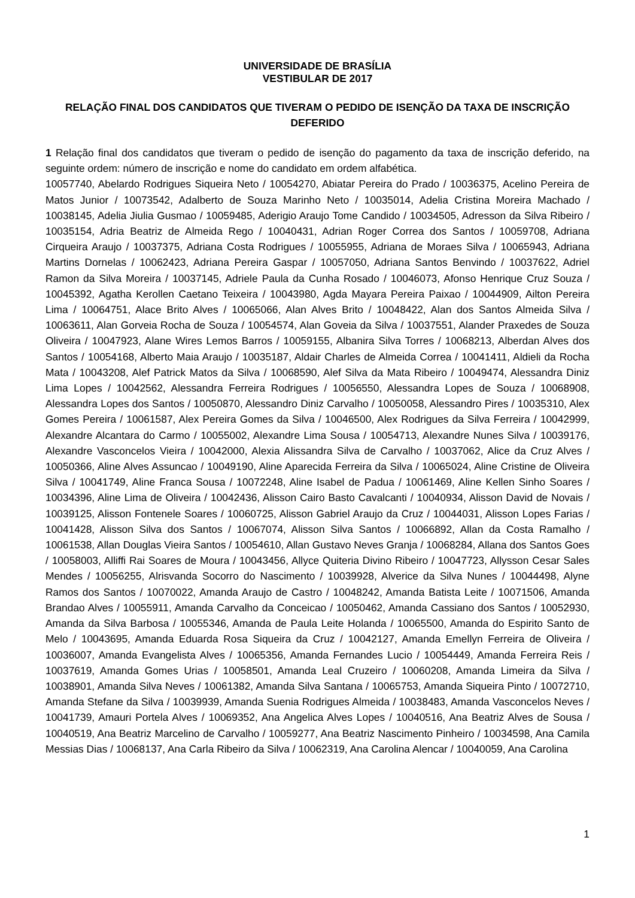UNIVERSIDADE DE BRASÍLIA
VESTIBULAR DE 2017
RELAÇÃO FINAL DOS CANDIDATOS QUE TIVERAM O PEDIDO DE ISENÇÃO DA TAXA DE INSCRIÇÃO DEFERIDO
1 Relação final dos candidatos que tiveram o pedido de isenção do pagamento da taxa de inscrição deferido, na seguinte ordem: número de inscrição e nome do candidato em ordem alfabética.
10057740, Abelardo Rodrigues Siqueira Neto / 10054270, Abiatar Pereira do Prado / 10036375, Acelino Pereira de Matos Junior / 10073542, Adalberto de Souza Marinho Neto / 10035014, Adelia Cristina Moreira Machado / 10038145, Adelia Jiulia Gusmao / 10059485, Aderigio Araujo Tome Candido / 10034505, Adresson da Silva Ribeiro / 10035154, Adria Beatriz de Almeida Rego / 10040431, Adrian Roger Correa dos Santos / 10059708, Adriana Cirqueira Araujo / 10037375, Adriana Costa Rodrigues / 10055955, Adriana de Moraes Silva / 10065943, Adriana Martins Dornelas / 10062423, Adriana Pereira Gaspar / 10057050, Adriana Santos Benvindo / 10037622, Adriel Ramon da Silva Moreira / 10037145, Adriele Paula da Cunha Rosado / 10046073, Afonso Henrique Cruz Souza / 10045392, Agatha Kerollen Caetano Teixeira / 10043980, Agda Mayara Pereira Paixao / 10044909, Ailton Pereira Lima / 10064751, Alace Brito Alves / 10065066, Alan Alves Brito / 10048422, Alan dos Santos Almeida Silva / 10063611, Alan Gorveia Rocha de Souza / 10054574, Alan Goveia da Silva / 10037551, Alander Praxedes de Souza Oliveira / 10047923, Alane Wires Lemos Barros / 10059155, Albanira Silva Torres / 10068213, Alberdan Alves dos Santos / 10054168, Alberto Maia Araujo / 10035187, Aldair Charles de Almeida Correa / 10041411, Aldieli da Rocha Mata / 10043208, Alef Patrick Matos da Silva / 10068590, Alef Silva da Mata Ribeiro / 10049474, Alessandra Diniz Lima Lopes / 10042562, Alessandra Ferreira Rodrigues / 10056550, Alessandra Lopes de Souza / 10068908, Alessandra Lopes dos Santos / 10050870, Alessandro Diniz Carvalho / 10050058, Alessandro Pires / 10035310, Alex Gomes Pereira / 10061587, Alex Pereira Gomes da Silva / 10046500, Alex Rodrigues da Silva Ferreira / 10042999, Alexandre Alcantara do Carmo / 10055002, Alexandre Lima Sousa / 10054713, Alexandre Nunes Silva / 10039176, Alexandre Vasconcelos Vieira / 10042000, Alexia Alissandra Silva de Carvalho / 10037062, Alice da Cruz Alves / 10050366, Aline Alves Assuncao / 10049190, Aline Aparecida Ferreira da Silva / 10065024, Aline Cristine de Oliveira Silva / 10041749, Aline Franca Sousa / 10072248, Aline Isabel de Padua / 10061469, Aline Kellen Sinho Soares / 10034396, Aline Lima de Oliveira / 10042436, Alisson Cairo Basto Cavalcanti / 10040934, Alisson David de Novais / 10039125, Alisson Fontenele Soares / 10060725, Alisson Gabriel Araujo da Cruz / 10044031, Alisson Lopes Farias / 10041428, Alisson Silva dos Santos / 10067074, Alisson Silva Santos / 10066892, Allan da Costa Ramalho / 10061538, Allan Douglas Vieira Santos / 10054610, Allan Gustavo Neves Granja / 10068284, Allana dos Santos Goes / 10058003, Alliffi Rai Soares de Moura / 10043456, Allyce Quiteria Divino Ribeiro / 10047723, Allysson Cesar Sales Mendes / 10056255, Alrisvanda Socorro do Nascimento / 10039928, Alverice da Silva Nunes / 10044498, Alyne Ramos dos Santos / 10070022, Amanda Araujo de Castro / 10048242, Amanda Batista Leite / 10071506, Amanda Brandao Alves / 10055911, Amanda Carvalho da Conceicao / 10050462, Amanda Cassiano dos Santos / 10052930, Amanda da Silva Barbosa / 10055346, Amanda de Paula Leite Holanda / 10065500, Amanda do Espirito Santo de Melo / 10043695, Amanda Eduarda Rosa Siqueira da Cruz / 10042127, Amanda Emellyn Ferreira de Oliveira / 10036007, Amanda Evangelista Alves / 10065356, Amanda Fernandes Lucio / 10054449, Amanda Ferreira Reis / 10037619, Amanda Gomes Urias / 10058501, Amanda Leal Cruzeiro / 10060208, Amanda Limeira da Silva / 10038901, Amanda Silva Neves / 10061382, Amanda Silva Santana / 10065753, Amanda Siqueira Pinto / 10072710, Amanda Stefane da Silva / 10039939, Amanda Suenia Rodrigues Almeida / 10038483, Amanda Vasconcelos Neves / 10041739, Amauri Portela Alves / 10069352, Ana Angelica Alves Lopes / 10040516, Ana Beatriz Alves de Sousa / 10040519, Ana Beatriz Marcelino de Carvalho / 10059277, Ana Beatriz Nascimento Pinheiro / 10034598, Ana Camila Messias Dias / 10068137, Ana Carla Ribeiro da Silva / 10062319, Ana Carolina Alencar / 10040059, Ana Carolina
1